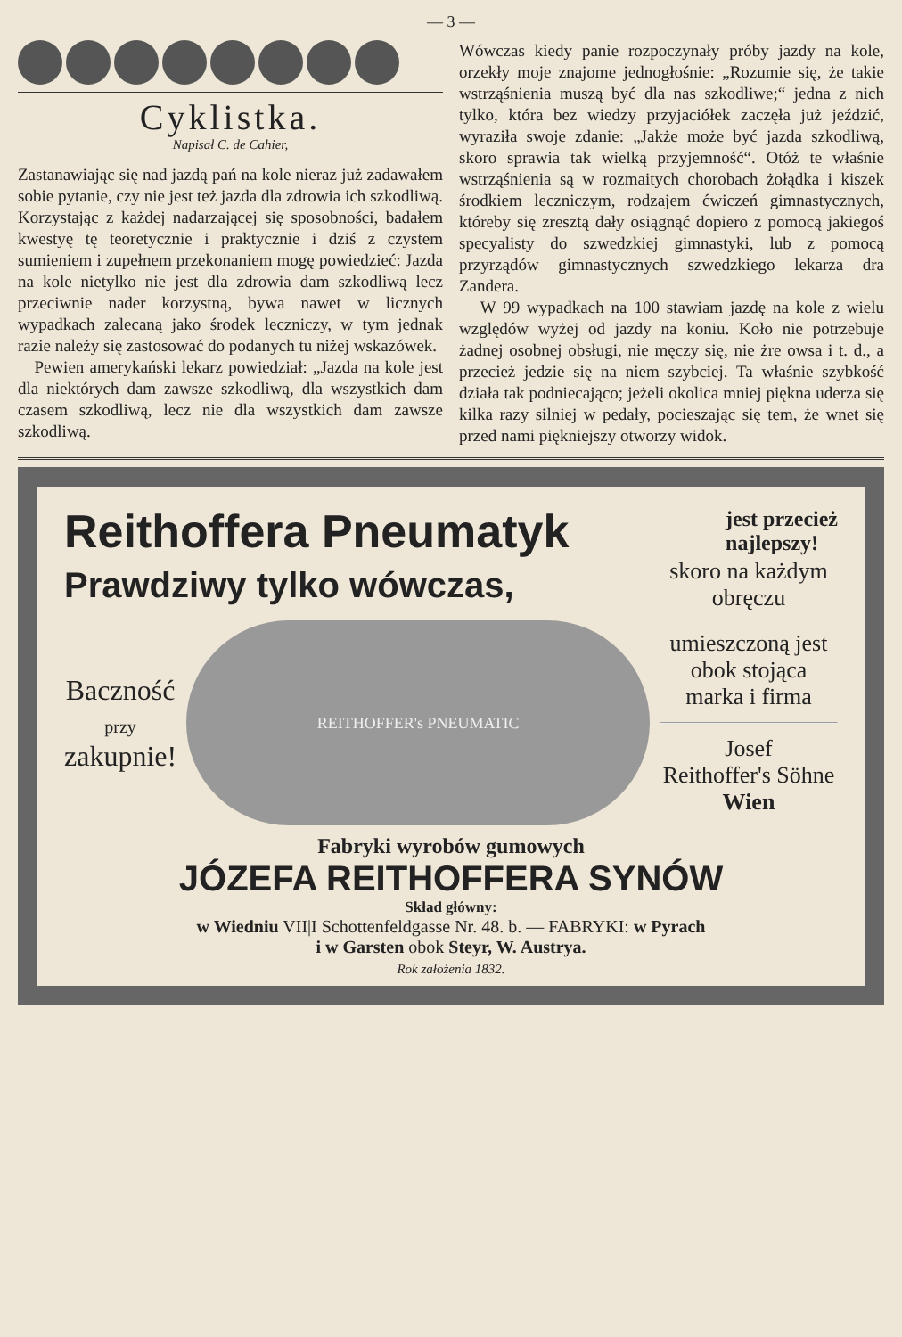— 3 —
Cyklistka.
Napisał C. de Cahier,
Zastanawiając się nad jazdą pań na kole nieraz już zadawałem sobie pytanie, czy nie jest też jazda dla zdrowia ich szkodliwą. Korzystając z każdej nadarzającej się sposobności, badałem kwestyę tę teoretycznie i praktycznie i dziś z czystem sumieniem i zupełnem przekonaniem mogę powiedzieć: Jazda na kole nietylko nie jest dla zdrowia dam szkodliwą lecz przeciwnie nader korzystną, bywa nawet w licznych wypadkach zalecaną jako środek leczniczy, w tym jednak razie należy się zastosować do podanych tu niżej wskazówek.
Pewien amerykański lekarz powiedział: „Jazda na kole jest dla niektórych dam zawsze szkodliwą, dla wszystkich dam czasem szkodliwą, lecz nie dla wszystkich dam zawsze szkodliwą.
Wówczas kiedy panie rozpoczynały próby jazdy na kole, orzekły moje znajome jednogłośnie: „Rozumie się, że takie wstrząśnienia muszą być dla nas szkodliwe;“ jedna z nich tylko, która bez wiedzy przyjaciółek zaczęła już jeździć, wyraziła swoje zdanie: „Jakże może być jazda szkodliwą, skoro sprawia tak wielką przyjemność“. Otóż te właśnie wstrząśnienia są w rozmaitych chorobach żołądka i kiszek środkiem leczniczym, rodzajem ćwiczeń gimnastycznych, któreby się zresztą dały osiągnąć dopiero z pomocą jakiegoś specyalisty do szwedzkiej gimnastyki, lub z pomocą przyrządów gimnastycznych szwedzkiego lekarza dra Zandera.
W 99 wypadkach na 100 stawiam jazdę na kole z wielu względów wyżej od jazdy na koniu. Koło nie potrzebuje żadnej osobnej obsługi, nie męczy się, nie żre owsa i t. d., a przecież jedzie się na niem szybciej. Ta właśnie szybkość działa tak podniecająco; jeżeli okolica mniej piękna uderza się kilka razy silniej w pedały, pocieszając się tem, że wnet się przed nami piękniejszy otworzy widok.
Reithoffera Pneumatyk jest przecież
najlepszy!
Prawdziwy tylko wówczas, skoro na każdym obręczu
Baczność
przy
zakupnie!
REITHOFFER's PNEUMATIC
umieszczoną jest obok stojąca marka i firma
Josef
Reithoffer's Söhne
Wien
Fabryki wyrobów gumowych
JÓZEFA REITHOFFERA SYNÓW
Skład główny:
w Wiedniu VII|I Schottenfeldgasse Nr. 48. b. — FABRYKI: w Pyrach
i w Garsten obok Steyr, W. Austrya.
Rok założenia 1832.